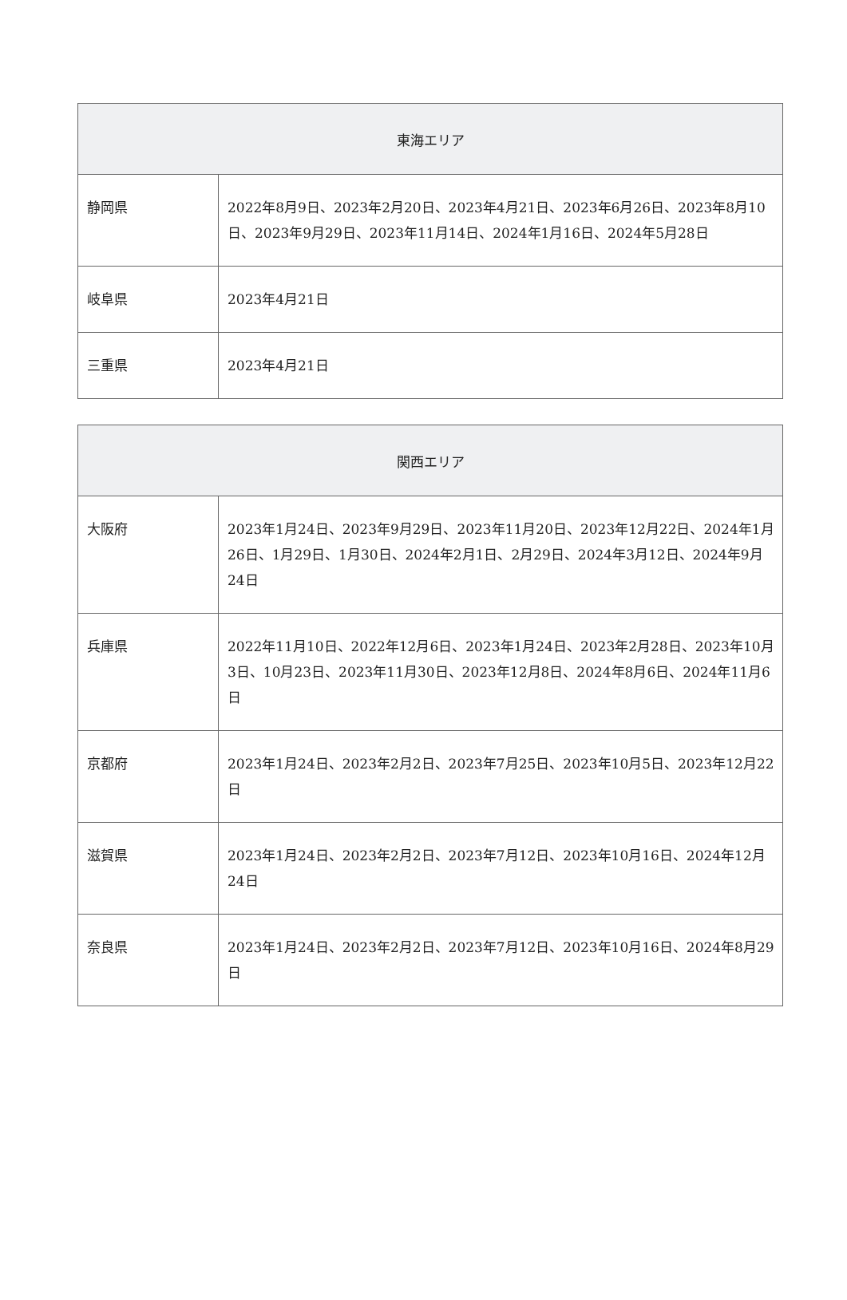| 東海エリア | |
| --- | --- |
| 静岡県 | 2022年8月9日、2023年2月20日、2023年4月21日、2023年6月26日、2023年8月10日、2023年9月29日、2023年11月14日、2024年1月16日、2024年5月28日 |
| 岐阜県 | 2023年4月21日 |
| 三重県 | 2023年4月21日 |
| 関西エリア | |
| --- | --- |
| 大阪府 | 2023年1月24日、2023年9月29日、2023年11月20日、2023年12月22日、2024年1月26日、1月29日、1月30日、2024年2月1日、2月29日、2024年3月12日、2024年9月24日 |
| 兵庫県 | 2022年11月10日、2022年12月6日、2023年1月24日、2023年2月28日、2023年10月3日、10月23日、2023年11月30日、2023年12月8日、2024年8月6日、2024年11月6日 |
| 京都府 | 2023年1月24日、2023年2月2日、2023年7月25日、2023年10月5日、2023年12月22日 |
| 滋賀県 | 2023年1月24日、2023年2月2日、2023年7月12日、2023年10月16日、2024年12月24日 |
| 奈良県 | 2023年1月24日、2023年2月2日、2023年7月12日、2023年10月16日、2024年8月29日 |